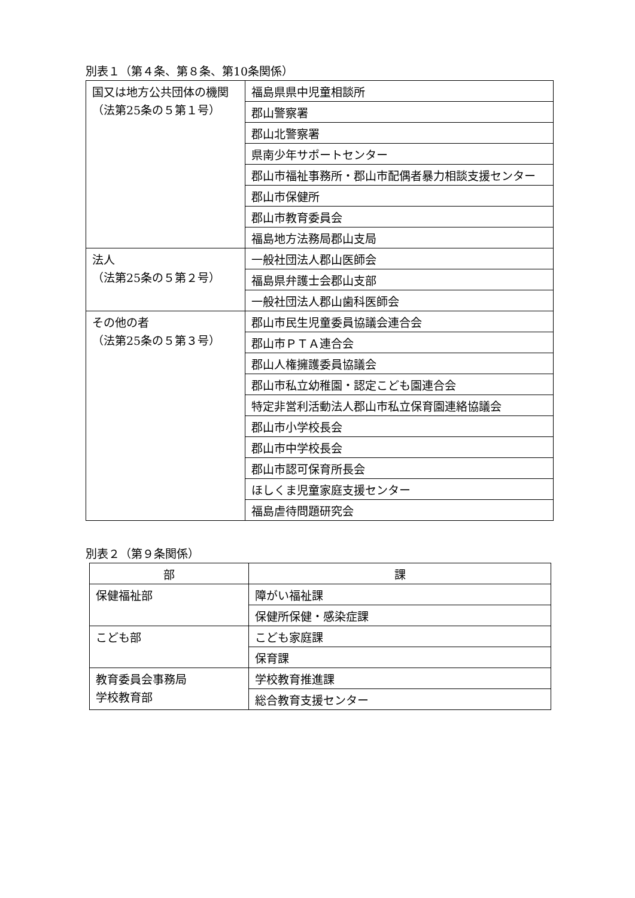別表１（第４条、第８条、第10条関係）
| 国又は地方公共団体の機関 （法第25条の５第１号） | 福島県県中児童相談所 |
| | 郡山警察署 |
| | 郡山北警察署 |
| | 県南少年サポートセンター |
| | 郡山市福祉事務所・郡山市配偶者暴力相談支援センター |
| | 郡山市保健所 |
| | 郡山市教育委員会 |
| | 福島地方法務局郡山支局 |
| 法人 （法第25条の５第２号） | 一般社団法人郡山医師会 |
| | 福島県弁護士会郡山支部 |
| | 一般社団法人郡山歯科医師会 |
| その他の者 （法第25条の５第３号） | 郡山市民生児童委員協議会連合会 |
| | 郡山市ＰＴＡ連合会 |
| | 郡山人権擁護委員協議会 |
| | 郡山市私立幼稚園・認定こども園連合会 |
| | 特定非営利活動法人郡山市私立保育園連絡協議会 |
| | 郡山市小学校長会 |
| | 郡山市中学校長会 |
| | 郡山市認可保育所長会 |
| | ほしくま児童家庭支援センター |
| | 福島虐待問題研究会 |
別表２（第９条関係）
| 部 | 課 |
| --- | --- |
| 保健福祉部 | 障がい福祉課 |
| | 保健所保健・感染症課 |
| こども部 | こども家庭課 |
| | 保育課 |
| 教育委員会事務局 学校教育部 | 学校教育推進課 |
| | 総合教育支援センター |